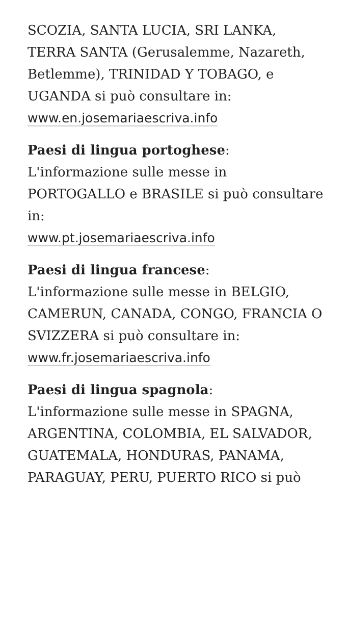SCOZIA, SANTA LUCIA, SRI LANKA, TERRA SANTA (Gerusalemme, Nazareth, Betlemme), TRINIDAD Y TOBAGO, e UGANDA si può consultare in:
www.en.josemariaescriva.info
Paesi di lingua portoghese:
L'informazione sulle messe in PORTOGALLO e BRASILE si può consultare in:
www.pt.josemariaescriva.info
Paesi di lingua francese:
L'informazione sulle messe in BELGIO, CAMERUN, CANADA, CONGO, FRANCIA O SVIZZERA si può consultare in:
www.fr.josemariaescriva.info
Paesi di lingua spagnola:
L'informazione sulle messe in SPAGNA, ARGENTINA, COLOMBIA, EL SALVADOR, GUATEMALA, HONDURAS, PANAMA, PARAGUAY, PERU, PUERTO RICO si può